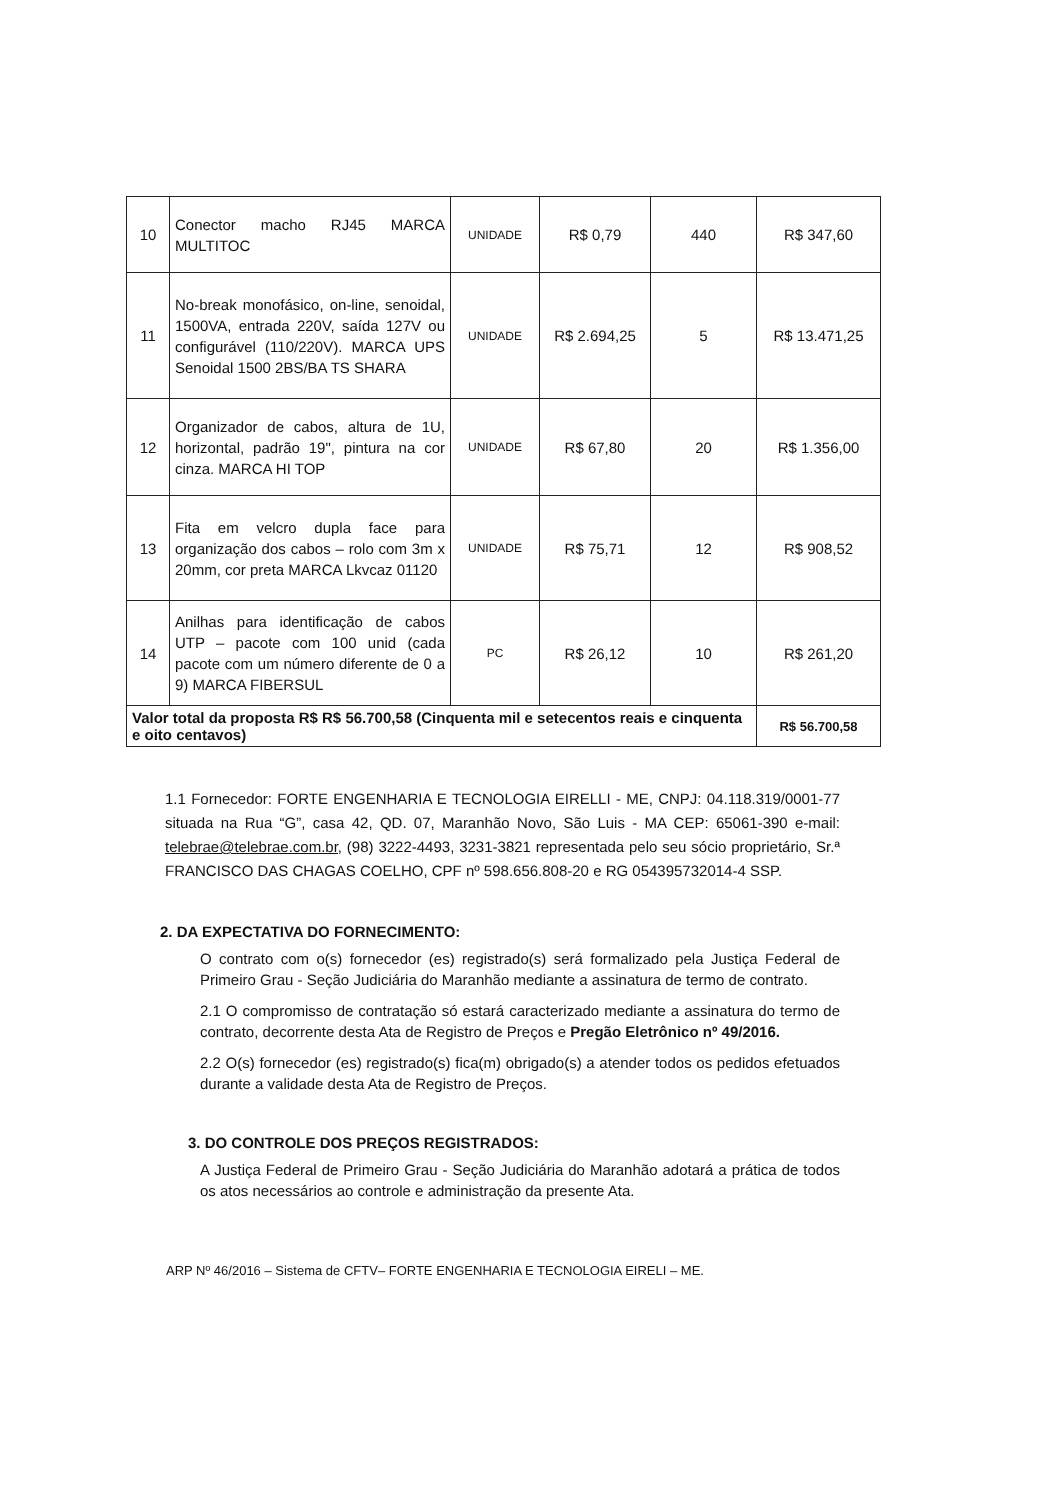| 10 | Conector macho RJ45 MARCA MULTITOC | UNIDADE | R$ 0,79 | 440 | R$ 347,60 |
| 11 | No-break monofásico, on-line, senoidal, 1500VA, entrada 220V, saída 127V ou configurável (110/220V). MARCA UPS Senoidal 1500 2BS/BA TS SHARA | UNIDADE | R$ 2.694,25 | 5 | R$ 13.471,25 |
| 12 | Organizador de cabos, altura de 1U, horizontal, padrão 19", pintura na cor cinza. MARCA HI TOP | UNIDADE | R$ 67,80 | 20 | R$ 1.356,00 |
| 13 | Fita em velcro dupla face para organização dos cabos – rolo com 3m x 20mm, cor preta MARCA Lkvcaz 01120 | UNIDADE | R$ 75,71 | 12 | R$ 908,52 |
| 14 | Anilhas para identificação de cabos UTP – pacote com 100 unid (cada pacote com um número diferente de 0 a 9) MARCA FIBERSUL | PC | R$ 26,12 | 10 | R$ 261,20 |
| Valor total da proposta R$ R$ 56.700,58 (Cinquenta mil e setecentos reais e cinquenta e oito centavos) | | | | | R$ 56.700,58 |
1.1 Fornecedor: FORTE ENGENHARIA E TECNOLOGIA EIRELLI - ME, CNPJ: 04.118.319/0001-77 situada na Rua “G”, casa 42, QD. 07, Maranhão Novo, São Luis - MA CEP: 65061-390 e-mail: telebrae@telebrae.com.br, (98) 3222-4493, 3231-3821 representada pelo seu sócio proprietário, Sr.ª FRANCISCO DAS CHAGAS COELHO, CPF nº 598.656.808-20 e RG 054395732014-4 SSP.
2. DA EXPECTATIVA DO FORNECIMENTO:
O contrato com o(s) fornecedor (es) registrado(s) será formalizado pela Justiça Federal de Primeiro Grau - Seção Judiciária do Maranhão mediante a assinatura de termo de contrato.
2.1 O compromisso de contratação só estará caracterizado mediante a assinatura do termo de contrato, decorrente desta Ata de Registro de Preços e Pregão Eletrônico nº 49/2016.
2.2 O(s) fornecedor (es) registrado(s) fica(m) obrigado(s) a atender todos os pedidos efetuados durante a validade desta Ata de Registro de Preços.
3. DO CONTROLE DOS PREÇOS REGISTRADOS:
A Justiça Federal de Primeiro Grau - Seção Judiciária do Maranhão adotará a prática de todos os atos necessários ao controle e administração da presente Ata.
ARP Nº 46/2016 – Sistema de CFTV– FORTE ENGENHARIA E TECNOLOGIA EIRELI – ME.